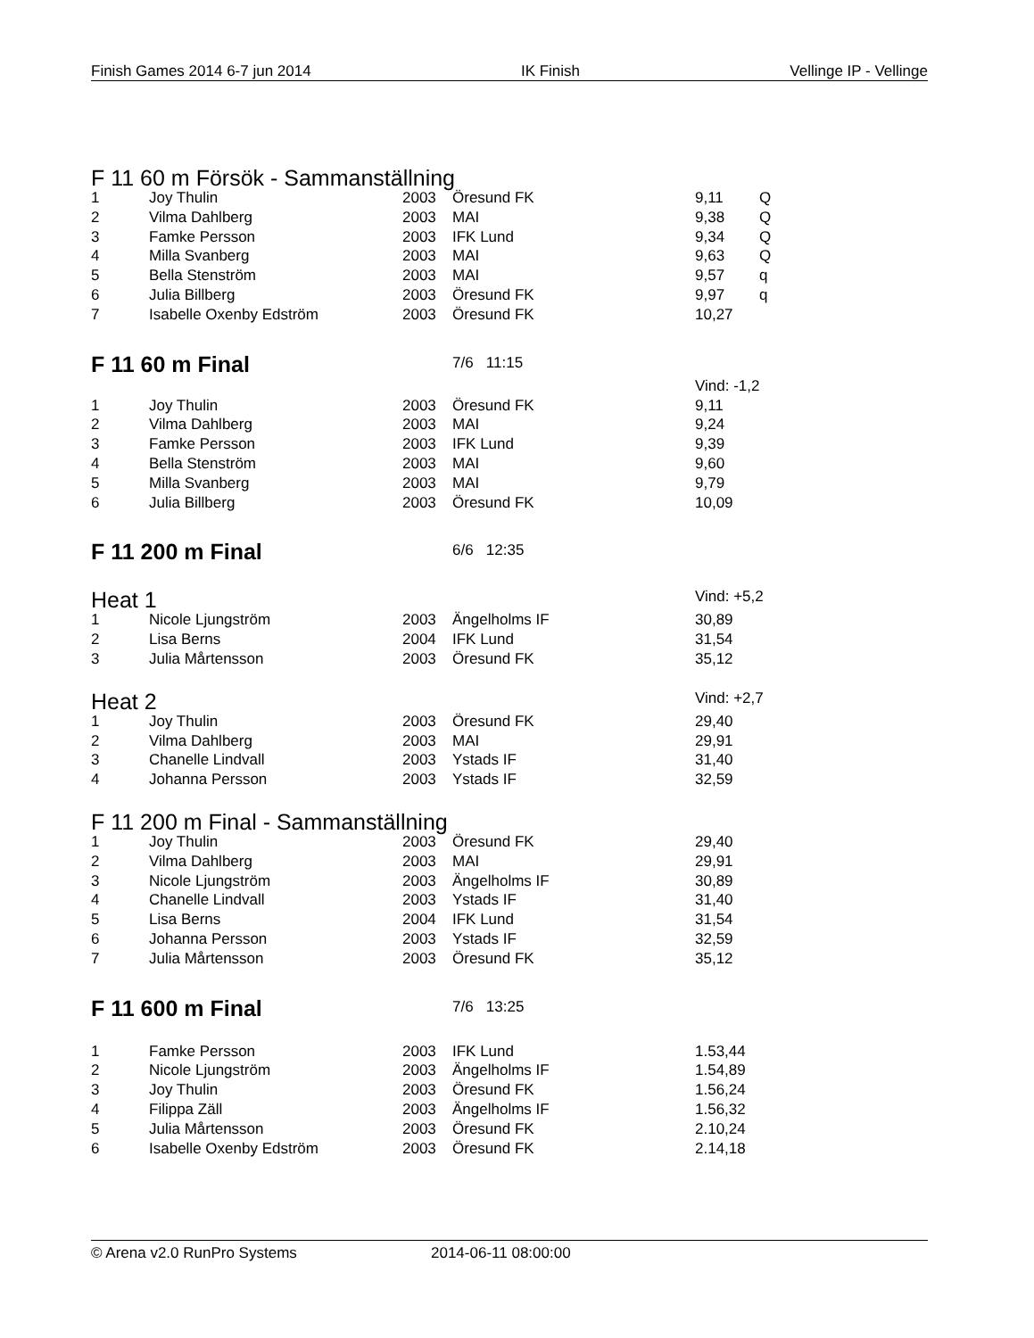Finish Games 2014 6-7 jun 2014 IK Finish Vellinge IP - Vellinge
F 11 60 m Försök - Sammanställning
| 1 | Joy Thulin | 2003 | Öresund FK | 9,11 | Q |
| 2 | Vilma Dahlberg | 2003 | MAI | 9,38 | Q |
| 3 | Famke Persson | 2003 | IFK Lund | 9,34 | Q |
| 4 | Milla Svanberg | 2003 | MAI | 9,63 | Q |
| 5 | Bella Stenström | 2003 | MAI | 9,57 | q |
| 6 | Julia Billberg | 2003 | Öresund FK | 9,97 | q |
| 7 | Isabelle Oxenby Edström | 2003 | Öresund FK | 10,27 | |
F 11 60 m Final
7/6 11:15
Vind: -1,2
| 1 | Joy Thulin | 2003 | Öresund FK | 9,11 |
| 2 | Vilma Dahlberg | 2003 | MAI | 9,24 |
| 3 | Famke Persson | 2003 | IFK Lund | 9,39 |
| 4 | Bella Stenström | 2003 | MAI | 9,60 |
| 5 | Milla Svanberg | 2003 | MAI | 9,79 |
| 6 | Julia Billberg | 2003 | Öresund FK | 10,09 |
F 11 200 m Final
6/6 12:35
Heat 1
Vind: +5,2
| 1 | Nicole Ljungström | 2003 | Ängelholms IF | 30,89 |
| 2 | Lisa Berns | 2004 | IFK Lund | 31,54 |
| 3 | Julia Mårtensson | 2003 | Öresund FK | 35,12 |
Heat 2
Vind: +2,7
| 1 | Joy Thulin | 2003 | Öresund FK | 29,40 |
| 2 | Vilma Dahlberg | 2003 | MAI | 29,91 |
| 3 | Chanelle Lindvall | 2003 | Ystads IF | 31,40 |
| 4 | Johanna Persson | 2003 | Ystads IF | 32,59 |
F 11 200 m Final - Sammanställning
| 1 | Joy Thulin | 2003 | Öresund FK | 29,40 |
| 2 | Vilma Dahlberg | 2003 | MAI | 29,91 |
| 3 | Nicole Ljungström | 2003 | Ängelholms IF | 30,89 |
| 4 | Chanelle Lindvall | 2003 | Ystads IF | 31,40 |
| 5 | Lisa Berns | 2004 | IFK Lund | 31,54 |
| 6 | Johanna Persson | 2003 | Ystads IF | 32,59 |
| 7 | Julia Mårtensson | 2003 | Öresund FK | 35,12 |
F 11 600 m Final
7/6 13:25
| 1 | Famke Persson | 2003 | IFK Lund | 1.53,44 |
| 2 | Nicole Ljungström | 2003 | Ängelholms IF | 1.54,89 |
| 3 | Joy Thulin | 2003 | Öresund FK | 1.56,24 |
| 4 | Filippa Zäll | 2003 | Ängelholms IF | 1.56,32 |
| 5 | Julia Mårtensson | 2003 | Öresund FK | 2.10,24 |
| 6 | Isabelle Oxenby Edström | 2003 | Öresund FK | 2.14,18 |
© Arena v2.0 RunPro Systems 2014-06-11 08:00:00